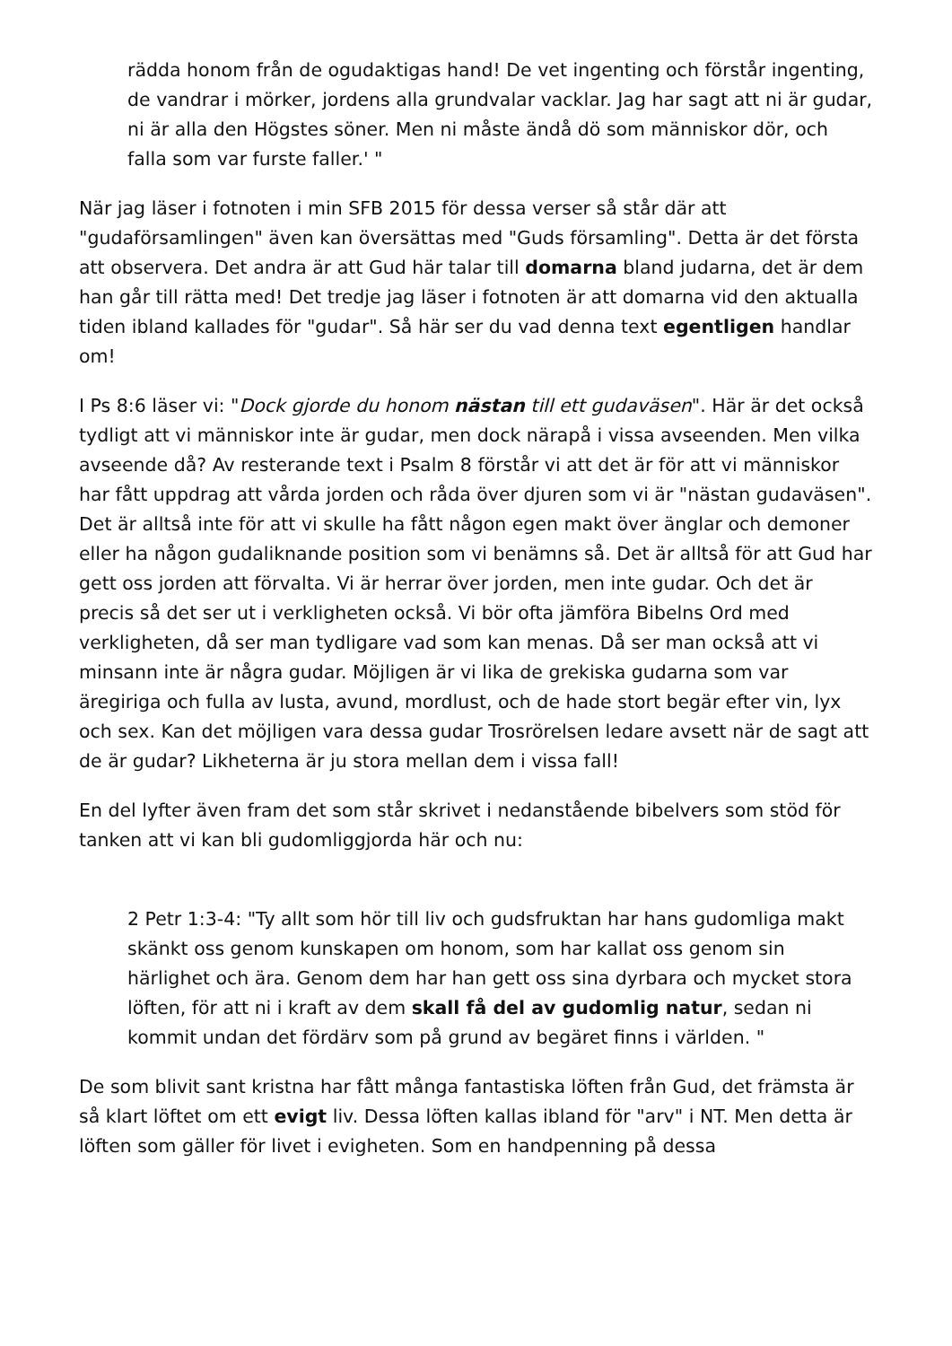rädda honom från de ogudaktigas hand! De vet ingenting och förstår ingenting, de vandrar i mörker, jordens alla grundvalar vacklar. Jag har sagt att ni är gudar, ni är alla den Högstes söner. Men ni måste ändå dö som människor dör, och falla som var furste faller.' "
När jag läser i fotnoten i min SFB 2015 för dessa verser så står där att "gudaförsamlingen" även kan översättas med "Guds församling". Detta är det första att observera. Det andra är att Gud här talar till domarna bland judarna, det är dem han går till rätta med! Det tredje jag läser i fotnoten är att domarna vid den aktualla tiden ibland kallades för "gudar". Så här ser du vad denna text egentligen handlar om!
I Ps 8:6 läser vi: "Dock gjorde du honom nästan till ett gudaväsen". Här är det också tydligt att vi människor inte är gudar, men dock närapå i vissa avseenden. Men vilka avseende då? Av resterande text i Psalm 8 förstår vi att det är för att vi människor har fått uppdrag att vårda jorden och råda över djuren som vi är "nästan gudaväsen". Det är alltså inte för att vi skulle ha fått någon egen makt över änglar och demoner eller ha någon gudaliknande position som vi benämns så. Det är alltså för att Gud har gett oss jorden att förvalta. Vi är herrar över jorden, men inte gudar. Och det är precis så det ser ut i verkligheten också. Vi bör ofta jämföra Bibelns Ord med verkligheten, då ser man tydligare vad som kan menas. Då ser man också att vi minsann inte är några gudar. Möjligen är vi lika de grekiska gudarna som var äregiriga och fulla av lusta, avund, mordlust, och de hade stort begär efter vin, lyx och sex. Kan det möjligen vara dessa gudar Trosrörelsen ledare avsett när de sagt att de är gudar? Likheterna är ju stora mellan dem i vissa fall!
En del lyfter även fram det som står skrivet i nedanstående bibelvers som stöd för tanken att vi kan bli gudomliggjorda här och nu:
2 Petr 1:3-4: "Ty allt som hör till liv och gudsfruktan har hans gudomliga makt skänkt oss genom kunskapen om honom, som har kallat oss genom sin härlighet och ära. Genom dem har han gett oss sina dyrbara och mycket stora löften, för att ni i kraft av dem skall få del av gudomlig natur, sedan ni kommit undan det fördärv som på grund av begäret finns i världen. "
De som blivit sant kristna har fått många fantastiska löften från Gud, det främsta är så klart löftet om ett evigt liv. Dessa löften kallas ibland för "arv" i NT. Men detta är löften som gäller för livet i evigheten. Som en handpenning på dessa